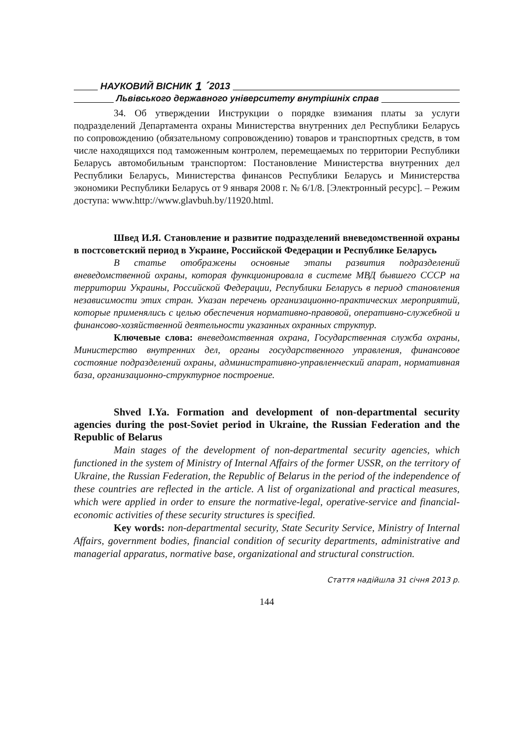НАУКОВИЙ ВІСНИК 1 ´ 2013
Львівського державного університету внутрішніх справ
34. Об утверждении Инструкции о порядке взимания платы за услуги подразделений Департамента охраны Министерства внутренних дел Республики Беларусь по сопровождению (обязательному сопровождению) товаров и транспортных средств, в том числе находящихся под таможенным контролем, перемещаемых по территории Республики Беларусь автомобильным транспортом: Постановление Министерства внутренних дел Республики Беларусь, Министерства финансов Республики Беларусь и Министерства экономики Республики Беларусь от 9 января 2008 г. № 6/1/8. [Электронный ресурс]. – Режим доступа: www.http://www.glavbuh.by/11920.html.
Швед И.Я. Становление и развитие подразделений вневедомственной охраны в постсоветский период в Украине, Российской Федерации и Республике Беларусь
В статье отображены основные этапы развития подразделений вневедомственной охраны, которая функционировала в системе МВД бывшего СССР на территории Украины, Российской Федерации, Республики Беларусь в период становления независимости этих стран. Указан перечень организационно-практических мероприятий, которые применялись с целью обеспечения нормативно-правовой, оперативно-служебной и финансово-хозяйственной деятельности указанных охранных структур.
Ключевые слова: вневедомственная охрана, Государственная служба охраны, Министерство внутренних дел, органы государственного управления, финансовое состояние подразделений охраны, административно-управленческий апарат, нормативная база, организационно-структурное построение.
Shved I.Ya. Formation and development of non-departmental security agencies during the post-Soviet period in Ukraine, the Russian Federation and the Republic of Belarus
Main stages of the development of non-departmental security agencies, which functioned in the system of Ministry of Internal Affairs of the former USSR, on the territory of Ukraine, the Russian Federation, the Republic of Belarus in the period of the independence of these countries are reflected in the article. A list of organizational and practical measures, which were applied in order to ensure the normative-legal, operative-service and financial-economic activities of these security structures is specified.
Key words: non-departmental security, State Security Service, Ministry of Internal Affairs, government bodies, financial condition of security departments, administrative and managerial apparatus, normative base, organizational and structural construction.
Стаття надійшла 31 січня 2013 р.
144